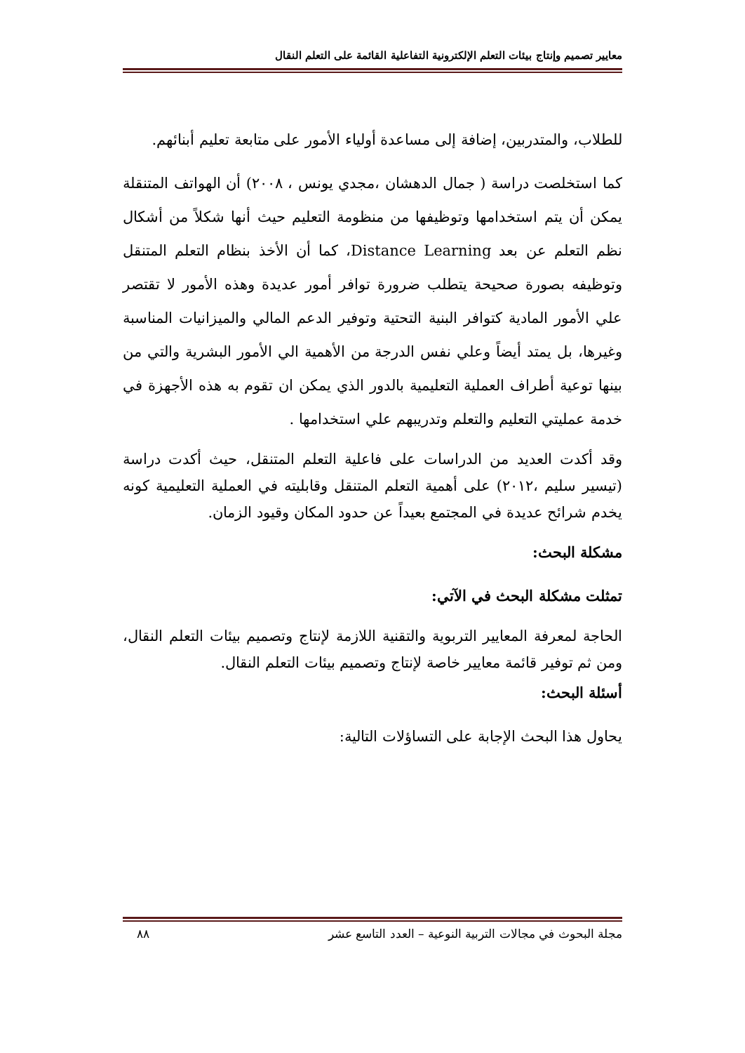معايير تصميم وإنتاج بيئات التعلم الإلكترونية التفاعلية القائمة على التعلم النقال
للطلاب، والمتدربين، إضافة إلى مساعدة أولياء الأمور على متابعة تعليم أبنائهم.
كما استخلصت دراسة ( جمال الدهشان ،مجدي يونس ، ٢٠٠٨) أن الهواتف المتنقلة يمكن أن يتم استخدامها وتوظيفها من منظومة التعليم حيث أنها شكلاً من أشكال نظم التعلم عن بعد Distance Learning، كما أن الأخذ بنظام التعلم المتنقل وتوظيفه بصورة صحيحة يتطلب ضرورة توافر أمور عديدة وهذه الأمور لا تقتصر علي الأمور المادية كتوافر البنية التحتية وتوفير الدعم المالي والميزانيات المناسبة وغيرها، بل يمتد أيضاً وعلي نفس الدرجة من الأهمية الي الأمور البشرية والتي من بينها توعية أطراف العملية التعليمية بالدور الذي يمكن ان تقوم به هذه الأجهزة في خدمة عمليتي التعليم والتعلم وتدريبهم علي استخدامها .
وقد أكدت العديد من الدراسات على فاعلية التعلم المتنقل، حيث أكدت دراسة (تيسير سليم ،٢٠١٢) على أهمية التعلم المتنقل وقابليته في العملية التعليمية كونه يخدم شرائح عديدة في المجتمع بعيداً عن حدود المكان وقيود الزمان.
مشكلة البحث:
تمثلت مشكلة البحث في الآتي:
الحاجة لمعرفة المعايير التربوية والتقنية اللازمة لإنتاج وتصميم بيئات التعلم النقال، ومن ثم توفير قائمة معايير خاصة لإنتاج وتصميم بيئات التعلم النقال.
أسئلة البحث:
يحاول هذا البحث الإجابة على التساؤلات التالية:
مجلة البحوث في مجالات التربية النوعية – العدد التاسع عشر ٨٨